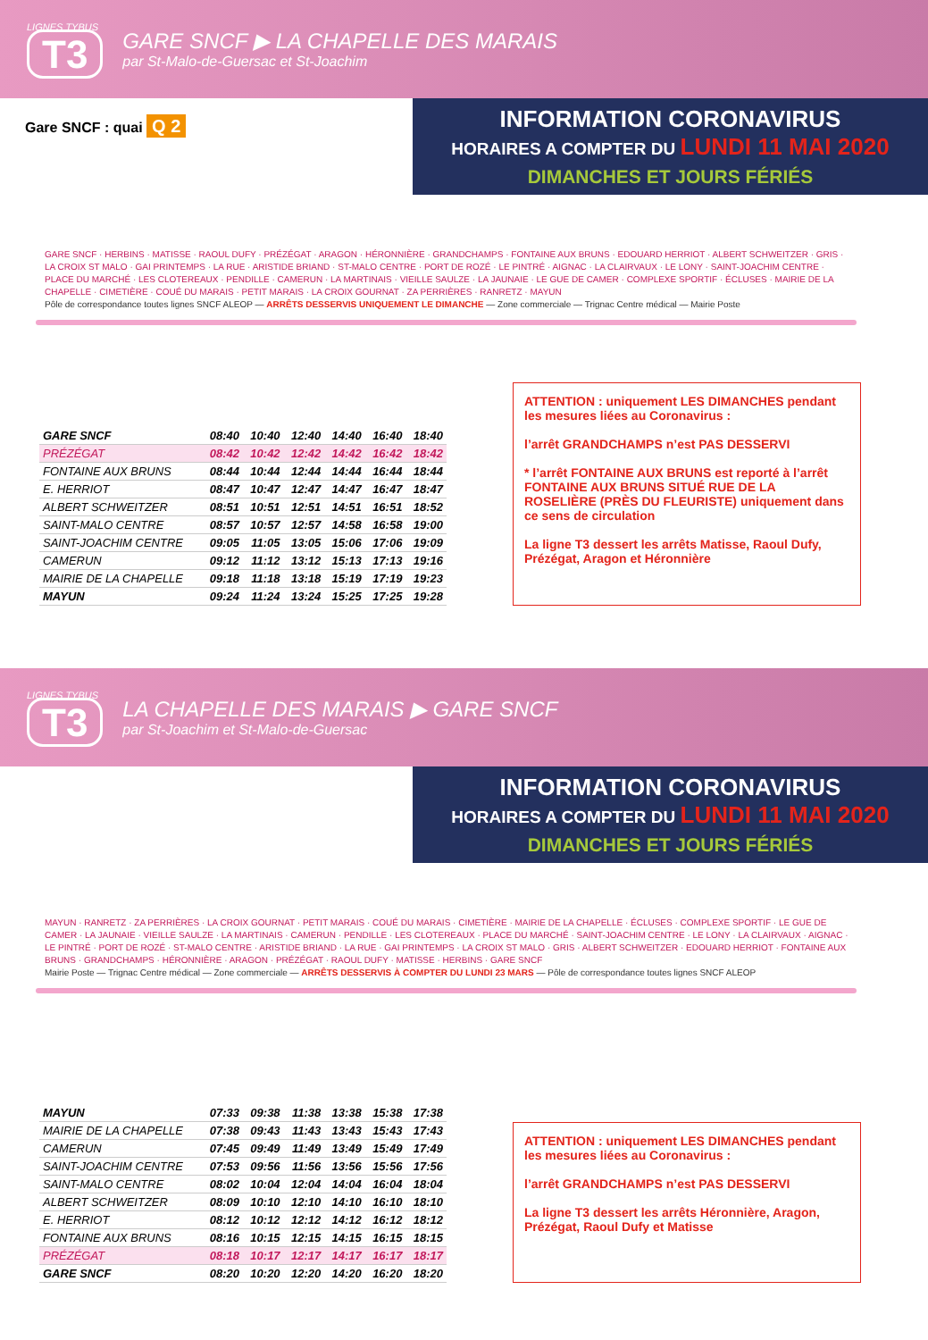LIGNES TYBUS
T3
GARE SNCF ▶ LA CHAPELLE DES MARAIS
par St-Malo-de-Guersac et St-Joachim
Gare SNCF : quai Q 2
INFORMATION CORONAVIRUS
HORAIRES A COMPTER DU LUNDI 11 MAI 2020
DIMANCHES ET JOURS FÉRIÉS
GARE SNCF · HERBINS · MATISSE · RAOUL DUFY · PRÉZÉGAT · ARAGON · HÉRONNIÈRE · GRANDCHAMPS · FONTAINE AUX BRUNS · EDOUARD HERRIOT · ALBERT SCHWEITZER · GRIS · LA CROIX ST MALO · GAI PRINTEMPS · LA RUE · ARISTIDE BRIAND · ST-MALO CENTRE · PORT DE ROZÉ · LE PINTRÉ · AIGNAC · LA CLAIRVAUX · LE LONY · SAINT-JOACHIM CENTRE · PLACE DU MARCHÉ · LES CLOTEREAUX · PENDILLE · CAMERUN · LA MARTINAIS · VIEILLE SAULZE · LA JAUNAIE · LE GUE DE CAMER · COMPLEXE SPORTIF · ÉCLUSES · MAIRIE DE LA CHAPELLE · CIMETIÈRE · COUÉ DU MARAIS · PETIT MARAIS · LA CROIX GOURNAT · ZA PERRIÈRES · RANRETZ · MAYUN
Pôle de correspondance toutes lignes SNCF ALEOP — ARRÊTS DESSERVIS UNIQUEMENT LE DIMANCHE — Zone commerciale — Trignac Centre médical — Mairie Poste
| GARE SNCF | 08:40 | 10:40 | 12:40 | 14:40 | 16:40 | 18:40 |
| PRÉZÉGAT | 08:42 | 10:42 | 12:42 | 14:42 | 16:42 | 18:42 |
| FONTAINE AUX BRUNS | 08:44 | 10:44 | 12:44 | 14:44 | 16:44 | 18:44 |
| E. HERRIOT | 08:47 | 10:47 | 12:47 | 14:47 | 16:47 | 18:47 |
| ALBERT SCHWEITZER | 08:51 | 10:51 | 12:51 | 14:51 | 16:51 | 18:52 |
| SAINT-MALO CENTRE | 08:57 | 10:57 | 12:57 | 14:58 | 16:58 | 19:00 |
| SAINT-JOACHIM CENTRE | 09:05 | 11:05 | 13:05 | 15:06 | 17:06 | 19:09 |
| CAMERUN | 09:12 | 11:12 | 13:12 | 15:13 | 17:13 | 19:16 |
| MAIRIE DE LA CHAPELLE | 09:18 | 11:18 | 13:18 | 15:19 | 17:19 | 19:23 |
| MAYUN | 09:24 | 11:24 | 13:24 | 15:25 | 17:25 | 19:28 |
ATTENTION : uniquement LES DIMANCHES pendant les mesures liées au Coronavirus :
l’arrêt GRANDCHAMPS n’est PAS DESSERVI
* l’arrêt FONTAINE AUX BRUNS est reporté à l’arrêt FONTAINE AUX BRUNS SITUÉ RUE DE LA ROSELIÈRE (PRÈS DU FLEURISTE) uniquement dans ce sens de circulation
La ligne T3 dessert les arrêts Matisse, Raoul Dufy, Prézégat, Aragon et Héronnière
LIGNES TYBUS
T3
LA CHAPELLE DES MARAIS ▶ GARE SNCF
par St-Joachim et St-Malo-de-Guersac
INFORMATION CORONAVIRUS
HORAIRES A COMPTER DU LUNDI 11 MAI 2020
DIMANCHES ET JOURS FÉRIÉS
MAYUN · RANRETZ · ZA PERRIÈRES · LA CROIX GOURNAT · PETIT MARAIS · COUÉ DU MARAIS · CIMETIÈRE · MAIRIE DE LA CHAPELLE · ÉCLUSES · COMPLEXE SPORTIF · LE GUE DE CAMER · LA JAUNAIE · VIEILLE SAULZE · LA MARTINAIS · CAMERUN · PENDILLE · LES CLOTEREAUX · PLACE DU MARCHÉ · SAINT-JOACHIM CENTRE · LE LONY · LA CLAIRVAUX · AIGNAC · LE PINTRÉ · PORT DE ROZÉ · ST-MALO CENTRE · ARISTIDE BRIAND · LA RUE · GAI PRINTEMPS · LA CROIX ST MALO · GRIS · ALBERT SCHWEITZER · EDOUARD HERRIOT · FONTAINE AUX BRUNS · GRANDCHAMPS · HÉRONNIÈRE · ARAGON · PRÉZÉGAT · RAOUL DUFY · MATISSE · HERBINS · GARE SNCF
Mairie Poste — Trignac Centre médical — Zone commerciale — ARRÊTS DESSERVIS À COMPTER DU LUNDI 23 MARS — Pôle de correspondance toutes lignes SNCF ALEOP
| MAYUN | 07:33 | 09:38 | 11:38 | 13:38 | 15:38 | 17:38 |
| MAIRIE DE LA CHAPELLE | 07:38 | 09:43 | 11:43 | 13:43 | 15:43 | 17:43 |
| CAMERUN | 07:45 | 09:49 | 11:49 | 13:49 | 15:49 | 17:49 |
| SAINT-JOACHIM CENTRE | 07:53 | 09:56 | 11:56 | 13:56 | 15:56 | 17:56 |
| SAINT-MALO CENTRE | 08:02 | 10:04 | 12:04 | 14:04 | 16:04 | 18:04 |
| ALBERT SCHWEITZER | 08:09 | 10:10 | 12:10 | 14:10 | 16:10 | 18:10 |
| E. HERRIOT | 08:12 | 10:12 | 12:12 | 14:12 | 16:12 | 18:12 |
| FONTAINE AUX BRUNS | 08:16 | 10:15 | 12:15 | 14:15 | 16:15 | 18:15 |
| PRÉZÉGAT | 08:18 | 10:17 | 12:17 | 14:17 | 16:17 | 18:17 |
| GARE SNCF | 08:20 | 10:20 | 12:20 | 14:20 | 16:20 | 18:20 |
ATTENTION : uniquement LES DIMANCHES pendant les mesures liées au Coronavirus :
l’arrêt GRANDCHAMPS n’est PAS DESSERVI
La ligne T3 dessert les arrêts Héronnière, Aragon, Prézégat, Raoul Dufy et Matisse